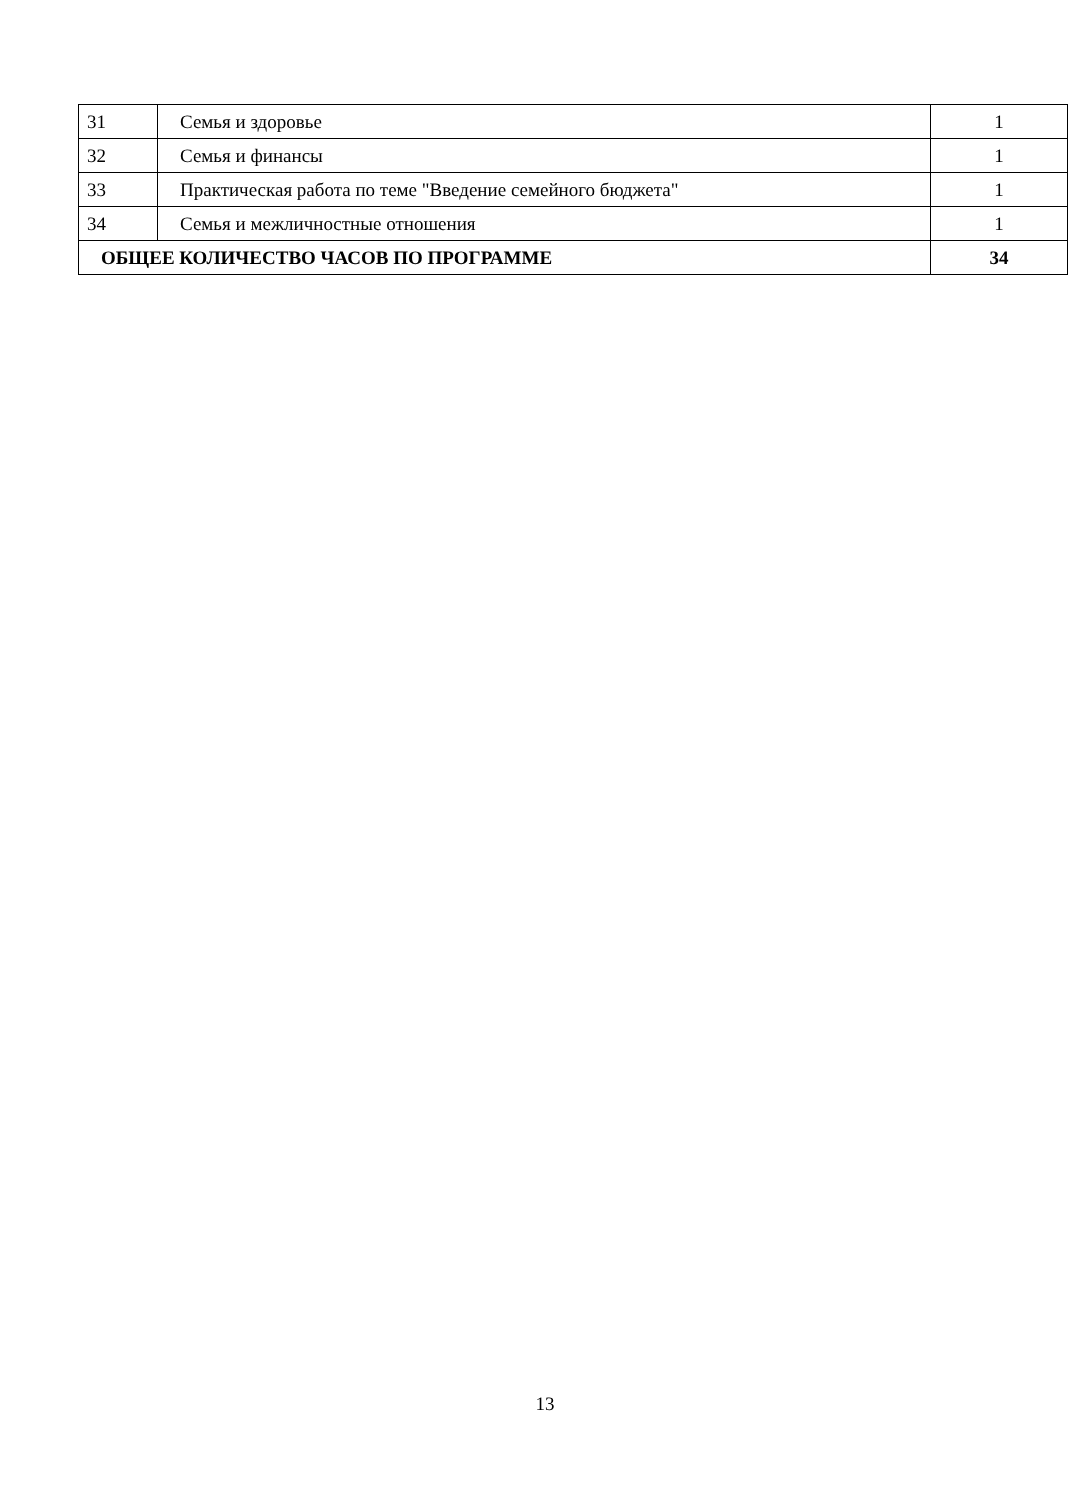| 31 | Семья и здоровье | 1 |
| 32 | Семья и финансы | 1 |
| 33 | Практическая работа по теме "Введение семейного бюджета" | 1 |
| 34 | Семья и межличностные отношения | 1 |
| ОБЩЕЕ КОЛИЧЕСТВО ЧАСОВ ПО ПРОГРАММЕ | | 34 |
13